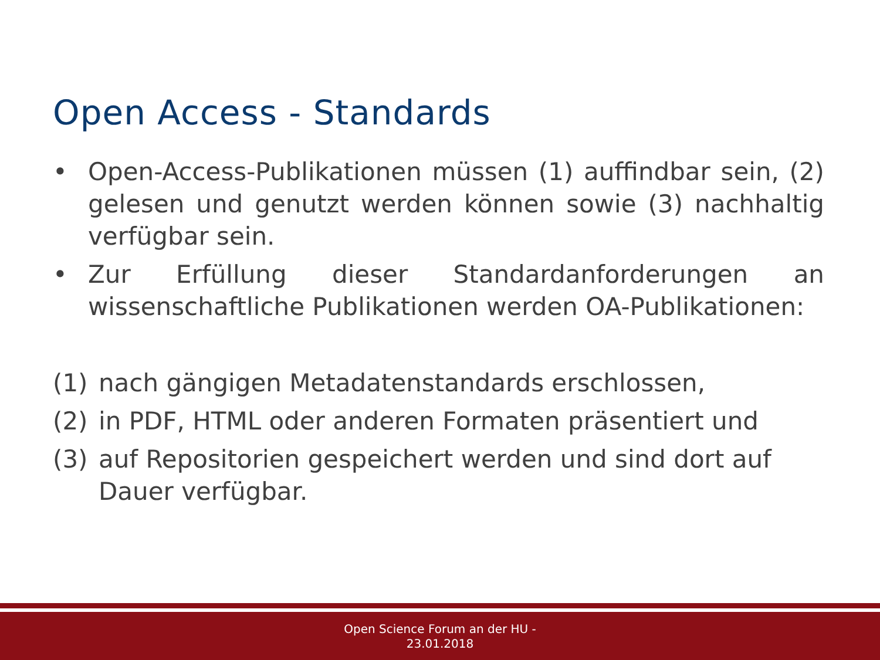Open Access - Standards
• Open-Access-Publikationen müssen (1) auffindbar sein, (2) gelesen und genutzt werden können sowie (3) nachhaltig verfügbar sein.
• Zur Erfüllung dieser Standardanforderungen an wissenschaftliche Publikationen werden OA-Publikationen:
(1) nach gängigen Metadatenstandards erschlossen,
(2) in PDF, HTML oder anderen Formaten präsentiert und
(3) auf Repositorien gespeichert werden und sind dort auf Dauer verfügbar.
Open Science Forum an der HU -
23.01.2018